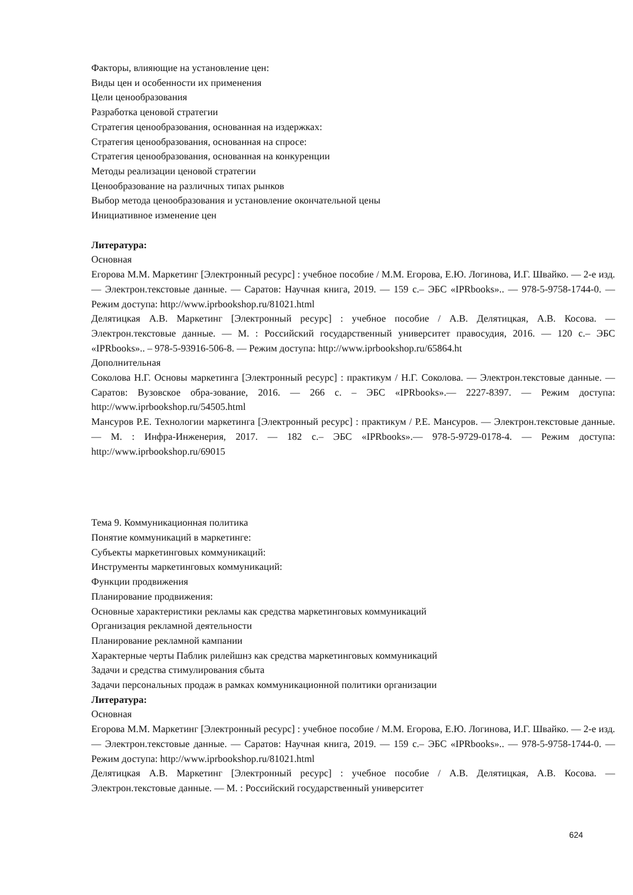Факторы, влияющие на установление цен:
Виды цен и особенности их применения
Цели ценообразования
Разработка ценовой стратегии
Стратегия ценообразования, основанная на издержках:
Стратегия ценообразования, основанная на спросе:
Стратегия ценообразования, основанная на конкуренции
Методы реализации ценовой стратегии
Ценообразование на различных типах рынков
Выбор метода ценообразования и установление окончательной цены
Инициативное изменение цен
Литература:
Основная
Егорова М.М. Маркетинг [Электронный ресурс] : учебное пособие / М.М. Егорова, Е.Ю. Логинова, И.Г. Швайко. — 2-е изд. — Электрон.текстовые данные. — Саратов: Научная книга, 2019. — 159 с.– ЭБС «IPRbooks».. — 978-5-9758-1744-0. — Режим доступа: http://www.iprbookshop.ru/81021.html
Делятицкая А.В. Маркетинг [Электронный ресурс] : учебное пособие / А.В. Делятицкая, А.В. Косова. — Электрон.текстовые данные. — М. : Российский государственный университет правосудия, 2016. — 120 с.– ЭБС «IPRbooks».. – 978-5-93916-506-8. — Режим доступа: http://www.iprbookshop.ru/65864.ht
Дополнительная
Соколова Н.Г. Основы маркетинга [Электронный ресурс] : практикум / Н.Г. Соколова. — Электрон.текстовые данные. — Саратов: Вузовское обра-зование, 2016. — 266 с. – ЭБС «IPRbooks».— 2227-8397. — Режим доступа: http://www.iprbookshop.ru/54505.html
Мансуров Р.Е. Технологии маркетинга [Электронный ресурс] : практикум / Р.Е. Мансуров. — Электрон.текстовые данные. — М. : Инфра-Инженерия, 2017. — 182 с.– ЭБС «IPRbooks».— 978-5-9729-0178-4. — Режим доступа: http://www.iprbookshop.ru/69015
Тема 9. Коммуникационная политика
Понятие коммуникаций в маркетинге:
Субъекты маркетинговых коммуникаций:
Инструменты маркетинговых коммуникаций:
Функции продвижения
Планирование продвижения:
Основные характеристики рекламы как средства маркетинговых коммуникаций
Организация рекламной деятельности
Планирование рекламной кампании
Характерные черты Паблик рилейшнз как средства маркетинговых коммуникаций
Задачи и средства стимулирования сбыта
Задачи персональных продаж в рамках коммуникационной политики организации
Литература:
Основная
Егорова М.М. Маркетинг [Электронный ресурс] : учебное пособие / М.М. Егорова, Е.Ю. Логинова, И.Г. Швайко. — 2-е изд. — Электрон.текстовые данные. — Саратов: Научная книга, 2019. — 159 с.– ЭБС «IPRbooks».. — 978-5-9758-1744-0. — Режим доступа: http://www.iprbookshop.ru/81021.html
Делятицкая А.В. Маркетинг [Электронный ресурс] : учебное пособие / А.В. Делятицкая, А.В. Косова. — Электрон.текстовые данные. — М. : Российский государственный университет
624